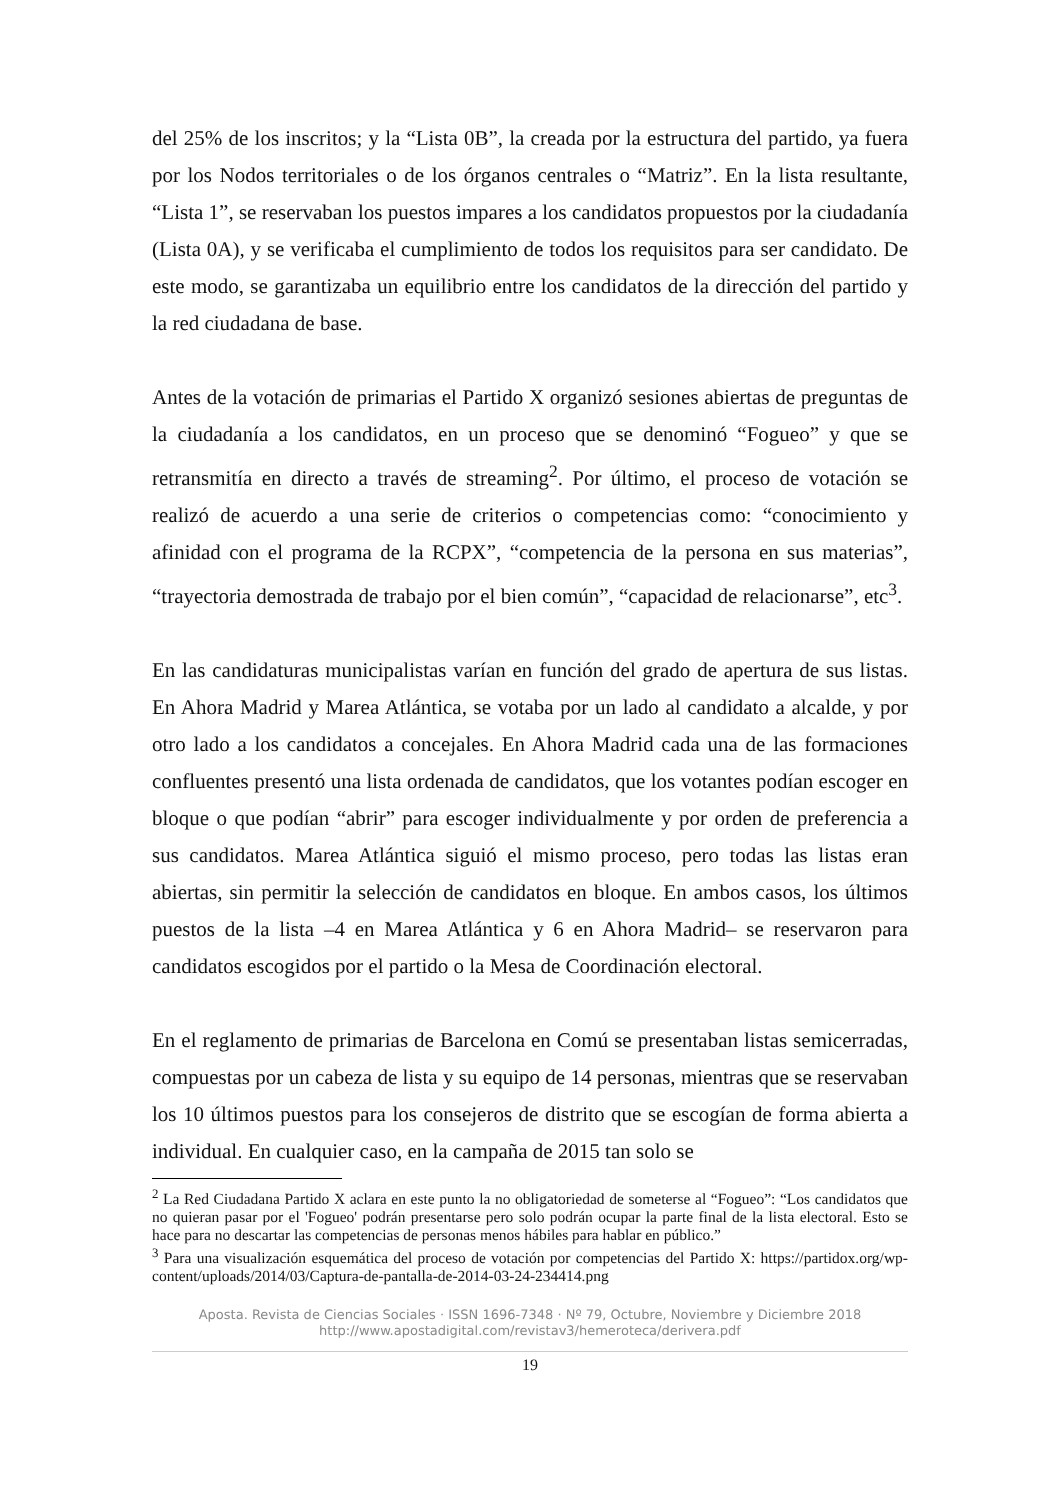del 25% de los inscritos; y la “Lista 0B”, la creada por la estructura del partido, ya fuera por los Nodos territoriales o de los órganos centrales o “Matriz”. En la lista resultante, “Lista 1”, se reservaban los puestos impares a los candidatos propuestos por la ciudadanía (Lista 0A), y se verificaba el cumplimiento de todos los requisitos para ser candidato. De este modo, se garantizaba un equilibrio entre los candidatos de la dirección del partido y la red ciudadana de base.
Antes de la votación de primarias el Partido X organizó sesiones abiertas de preguntas de la ciudadanía a los candidatos, en un proceso que se denominó “Fogueo” y que se retransmitía en directo a través de streaming<sup>2</sup>. Por último, el proceso de votación se realizó de acuerdo a una serie de criterios o competencias como: “conocimiento y afinidad con el programa de la RCPX”, “competencia de la persona en sus materias”, “trayectoria demostrada de trabajo por el bien común”, “capacidad de relacionarse”, etc<sup>3</sup>.
En las candidaturas municipalistas varían en función del grado de apertura de sus listas. En Ahora Madrid y Marea Atlántica, se votaba por un lado al candidato a alcalde, y por otro lado a los candidatos a concejales. En Ahora Madrid cada una de las formaciones confluentes presentó una lista ordenada de candidatos, que los votantes podían escoger en bloque o que podían “abrir” para escoger individualmente y por orden de preferencia a sus candidatos. Marea Atlántica siguió el mismo proceso, pero todas las listas eran abiertas, sin permitir la selección de candidatos en bloque. En ambos casos, los últimos puestos de la lista –4 en Marea Atlántica y 6 en Ahora Madrid– se reservaron para candidatos escogidos por el partido o la Mesa de Coordinación electoral.
En el reglamento de primarias de Barcelona en Comú se presentaban listas semicerradas, compuestas por un cabeza de lista y su equipo de 14 personas, mientras que se reservaban los 10 últimos puestos para los consejeros de distrito que se escogían de forma abierta a individual. En cualquier caso, en la campaña de 2015 tan solo se
<sup>2</sup> La Red Ciudadana Partido X aclara en este punto la no obligatoriedad de someterse al “Fogueo”: “Los candidatos que no quieran pasar por el 'Fogueo' podrán presentarse pero solo podrán ocupar la parte final de la lista electoral. Esto se hace para no descartar las competencias de personas menos hábiles para hablar en público.”
<sup>3</sup> Para una visualización esquemática del proceso de votación por competencias del Partido X: https://partidox.org/wp-content/uploads/2014/03/Captura-de-pantalla-de-2014-03-24-234414.png
Aposta. Revista de Ciencias Sociales · ISSN 1696-7348 · Nº 79, Octubre, Noviembre y Diciembre 2018
http://www.apostadigital.com/revistav3/hemeroteca/derivera.pdf
19